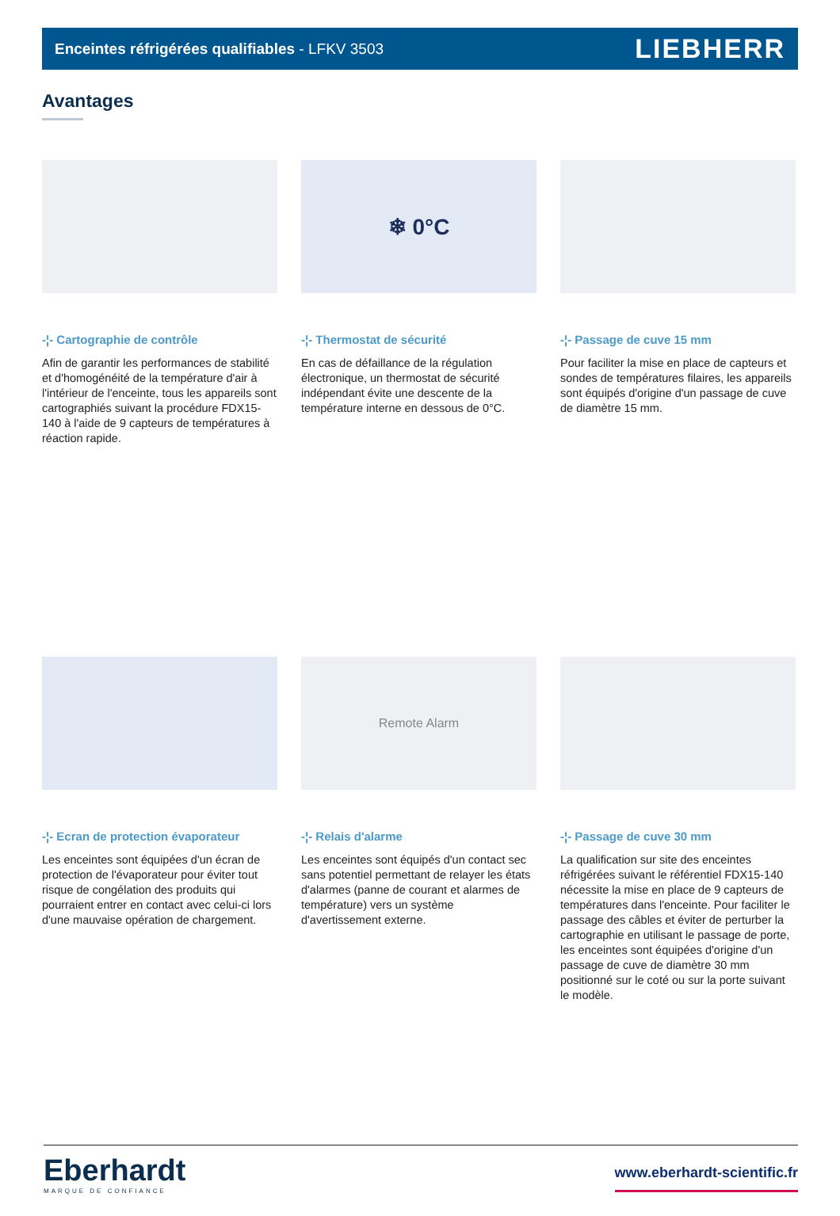Enceintes réfrigérées qualifiables - LFKV 3503 LIEBHERR
Avantages
-¦- Cartographie de contrôle
Afin de garantir les performances de stabilité et d'homogénéité de la température d'air à l'intérieur de l'enceinte, tous les appareils sont cartographiés suivant la procédure FDX15-140 à l'aide de 9 capteurs de températures à réaction rapide.
❄ 0°C
-¦- Thermostat de sécurité
En cas de défaillance de la régulation électronique, un thermostat de sécurité indépendant évite une descente de la température interne en dessous de 0°C.
-¦- Passage de cuve 15 mm
Pour faciliter la mise en place de capteurs et sondes de températures filaires, les appareils sont équipés d'origine d'un passage de cuve de diamètre 15 mm.
-¦- Ecran de protection évaporateur
Les enceintes sont équipées d'un écran de protection de l'évaporateur pour éviter tout risque de congélation des produits qui pourraient entrer en contact avec celui-ci lors d'une mauvaise opération de chargement.
Remote Alarm
-¦- Relais d'alarme
Les enceintes sont équipés d'un contact sec sans potentiel permettant de relayer les états d'alarmes (panne de courant et alarmes de température) vers un système d'avertissement externe.
-¦- Passage de cuve 30 mm
La qualification sur site des enceintes réfrigérées suivant le référentiel FDX15-140 nécessite la mise en place de 9 capteurs de températures dans l'enceinte. Pour faciliter le passage des câbles et éviter de perturber la cartographie en utilisant le passage de porte, les enceintes sont équipées d'origine d'un passage de cuve de diamètre 30 mm positionné sur le coté ou sur la porte suivant le modèle.
Eberhardt
MARQUE DE CONFIANCE
www.eberhardt-scientific.fr